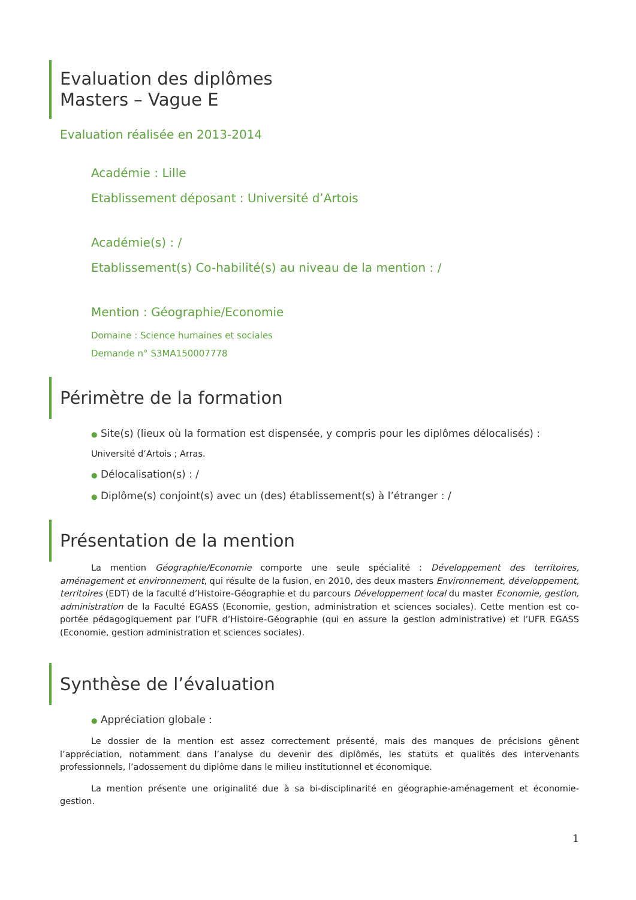Evaluation des diplômes
Masters – Vague E
Evaluation réalisée en 2013-2014
Académie : Lille
Etablissement déposant : Université d’Artois
Académie(s) : /
Etablissement(s) Co-habilité(s) au niveau de la mention : /
Mention : Géographie/Economie
Domaine : Science humaines et sociales
Demande n° S3MA150007778
Périmètre de la formation
● Site(s) (lieux où la formation est dispensée, y compris pour les diplômes délocalisés) :
Université d’Artois ; Arras.
● Délocalisation(s) : /
● Diplôme(s) conjoint(s) avec un (des) établissement(s) à l’étranger : /
Présentation de la mention
La mention Géographie/Economie comporte une seule spécialité : Développement des territoires, aménagement et environnement, qui résulte de la fusion, en 2010, des deux masters Environnement, développement, territoires (EDT) de la faculté d’Histoire-Géographie et du parcours Développement local du master Economie, gestion, administration de la Faculté EGASS (Economie, gestion, administration et sciences sociales). Cette mention est co-portée pédagogiquement par l’UFR d’Histoire-Géographie (qui en assure la gestion administrative) et l’UFR EGASS (Economie, gestion administration et sciences sociales).
Synthèse de l’évaluation
● Appréciation globale :
Le dossier de la mention est assez correctement présenté, mais des manques de précisions gênent l’appréciation, notamment dans l’analyse du devenir des diplômés, les statuts et qualités des intervenants professionnels, l’adossement du diplôme dans le milieu institutionnel et économique.
La mention présente une originalité due à sa bi-disciplinarité en géographie-aménagement et économie-gestion.
1